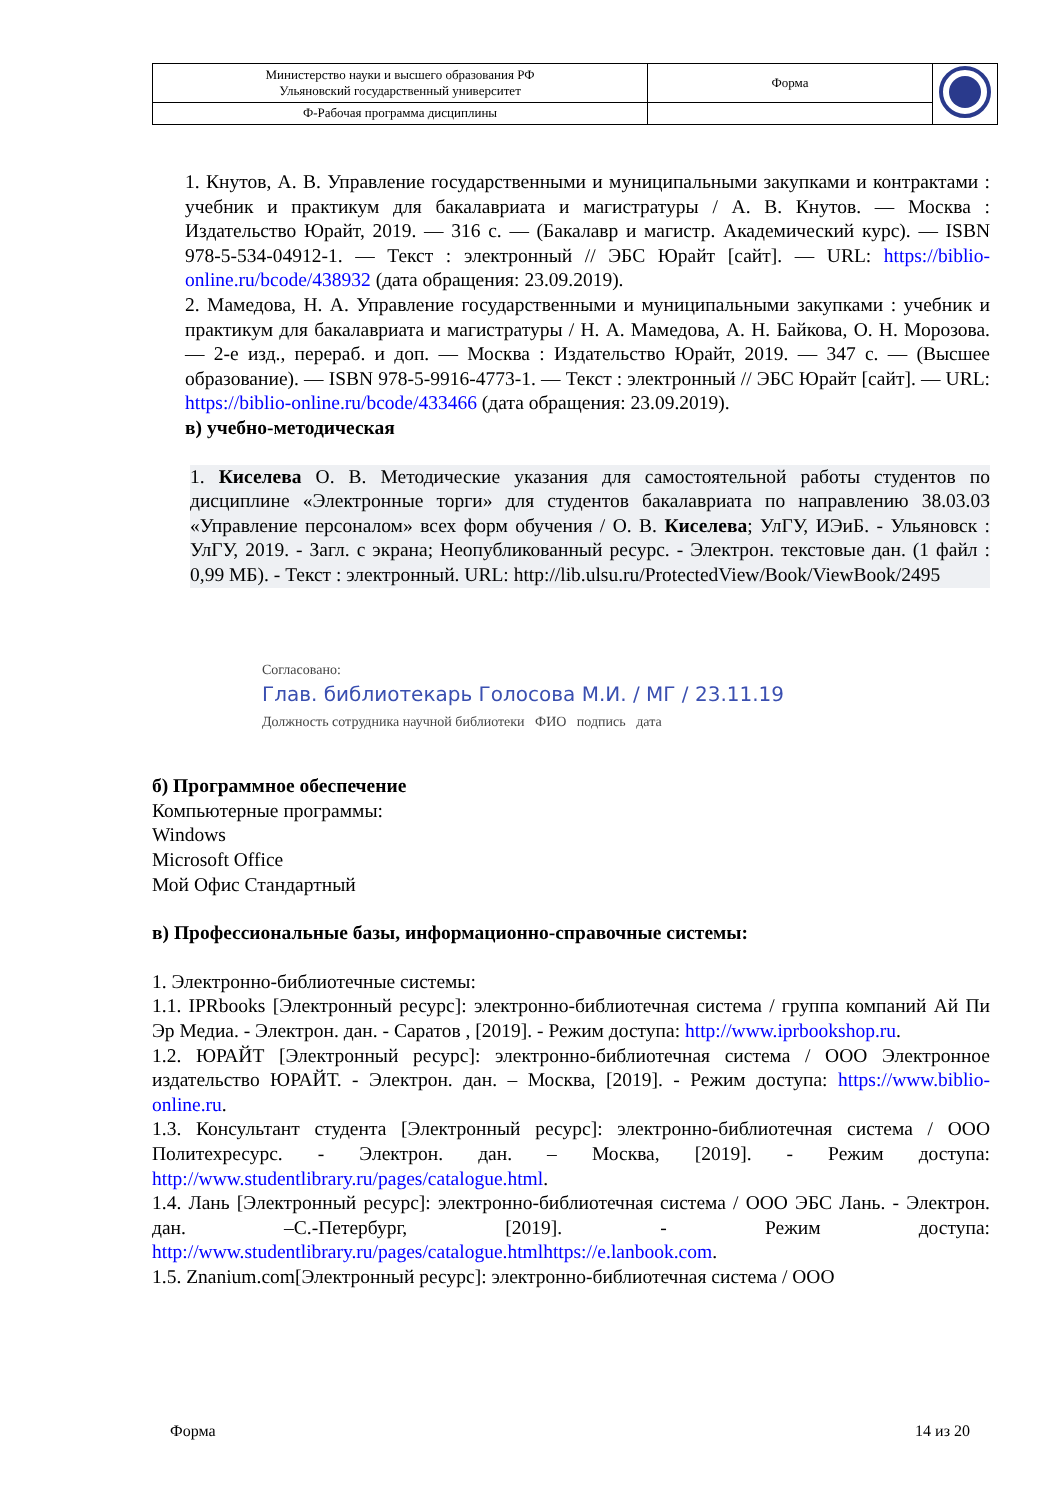| Министерство науки и высшего образования РФ Ульяновский государственный университет | Форма | |
| Ф-Рабочая программа дисциплины | | |
1. Кнутов, А. В. Управление государственными и муниципальными закупками и контрактами : учебник и практикум для бакалавриата и магистратуры / А. В. Кнутов. — Москва : Издательство Юрайт, 2019. — 316 с. — (Бакалавр и магистр. Академический курс). — ISBN 978-5-534-04912-1. — Текст : электронный // ЭБС Юрайт [сайт]. — URL: https://biblio-online.ru/bcode/438932 (дата обращения: 23.09.2019).
2. Мамедова, Н. А. Управление государственными и муниципальными закупками : учебник и практикум для бакалавриата и магистратуры / Н. А. Мамедова, А. Н. Байкова, О. Н. Морозова. — 2-е изд., перераб. и доп. — Москва : Издательство Юрайт, 2019. — 347 с. — (Высшее образование). — ISBN 978-5-9916-4773-1. — Текст : электронный // ЭБС Юрайт [сайт]. — URL: https://biblio-online.ru/bcode/433466 (дата обращения: 23.09.2019).
в) учебно-методическая
1. Киселева О. В. Методические указания для самостоятельной работы студентов по дисциплине «Электронные торги» для студентов бакалавриата по направлению 38.03.03 «Управление персоналом» всех форм обучения / О. В. Киселева; УлГУ, ИЭиБ. - Ульяновск : УлГУ, 2019. - Загл. с экрана; Неопубликованный ресурс. - Электрон. текстовые дан. (1 файл : 0,99 МБ). - Текст : электронный. URL: http://lib.ulsu.ru/ProtectedView/Book/ViewBook/2495
Согласовано:
Глав. библиотекарь Голосова М.И. / МГ / 23.11.19
Должность сотрудника научной библиотеки ФИО подпись дата
б) Программное обеспечение
Компьютерные программы:
Windows
Microsoft Office
Мой Офис Стандартный
в) Профессиональные базы, информационно-справочные системы:
1. Электронно-библиотечные системы:
1.1. IPRbooks [Электронный ресурс]: электронно-библиотечная система / группа компаний Ай Пи Эр Медиа. - Электрон. дан. - Саратов , [2019]. - Режим доступа: http://www.iprbookshop.ru.
1.2. ЮРАЙТ [Электронный ресурс]: электронно-библиотечная система / ООО Электронное издательство ЮРАЙТ. - Электрон. дан. – Москва, [2019]. - Режим доступа: https://www.biblio-online.ru.
1.3. Консультант студента [Электронный ресурс]: электронно-библиотечная система / ООО Политехресурс. - Электрон. дан. – Москва, [2019]. - Режим доступа: http://www.studentlibrary.ru/pages/catalogue.html.
1.4. Лань [Электронный ресурс]: электронно-библиотечная система / ООО ЭБС Лань. - Электрон. дан. –С.-Петербург, [2019]. - Режим доступа: http://www.studentlibrary.ru/pages/catalogue.htmlhttps://e.lanbook.com.
1.5. Znanium.com[Электронный ресурс]: электронно-библиотечная система / ООО
Форма 14 из 20